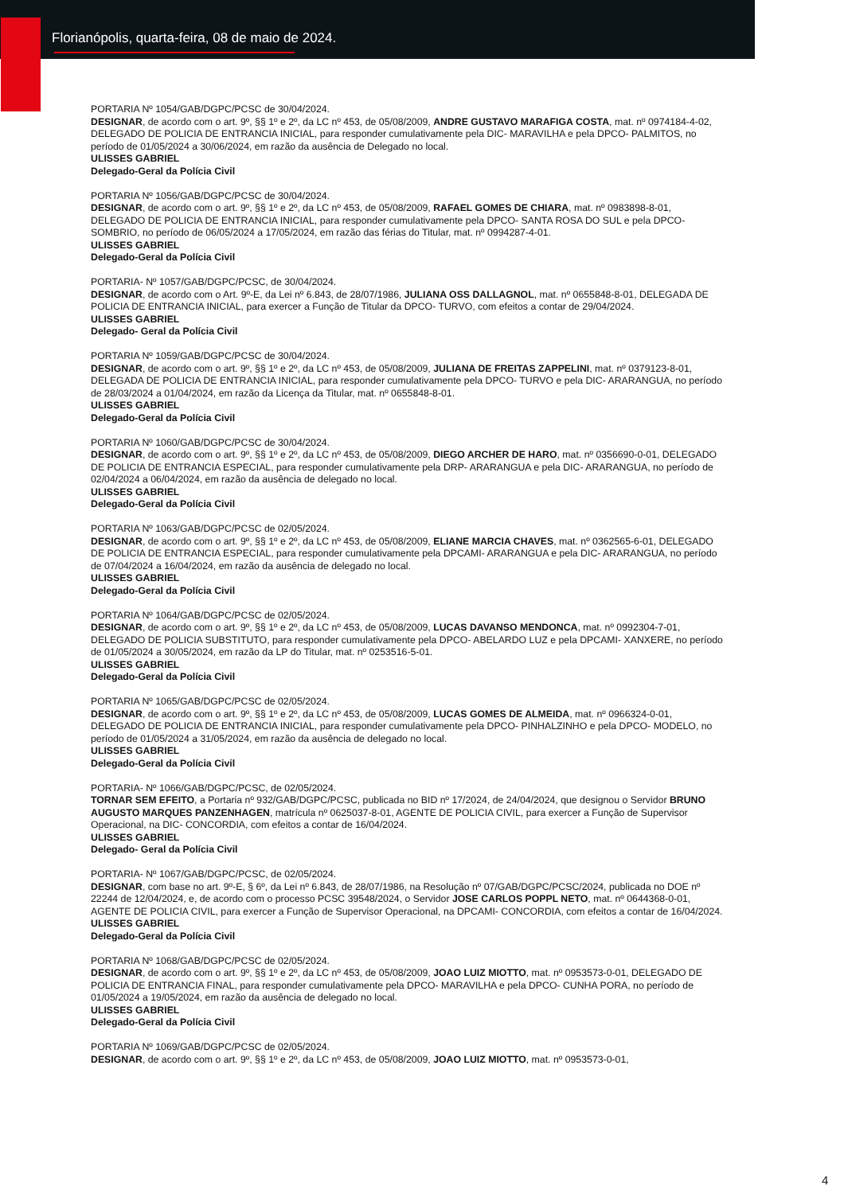Florianópolis, quarta-feira, 08 de maio de 2024.
PORTARIA Nº 1054/GAB/DGPC/PCSC de 30/04/2024.
DESIGNAR, de acordo com o art. 9º, §§ 1º e 2º, da LC nº 453, de 05/08/2009, ANDRE GUSTAVO MARAFIGA COSTA, mat. nº 0974184-4-02, DELEGADO DE POLICIA DE ENTRANCIA INICIAL, para responder cumulativamente pela DIC- MARAVILHA e pela DPCO- PALMITOS, no período de 01/05/2024 a 30/06/2024, em razão da ausência de Delegado no local.
ULISSES GABRIEL
Delegado-Geral da Polícia Civil
PORTARIA Nº 1056/GAB/DGPC/PCSC de 30/04/2024.
DESIGNAR, de acordo com o art. 9º, §§ 1º e 2º, da LC nº 453, de 05/08/2009, RAFAEL GOMES DE CHIARA, mat. nº 0983898-8-01, DELEGADO DE POLICIA DE ENTRANCIA INICIAL, para responder cumulativamente pela DPCO- SANTA ROSA DO SUL e pela DPCO- SOMBRIO, no período de 06/05/2024 a 17/05/2024, em razão das férias do Titular, mat. nº 0994287-4-01.
ULISSES GABRIEL
Delegado-Geral da Polícia Civil
PORTARIA- Nº 1057/GAB/DGPC/PCSC, de 30/04/2024.
DESIGNAR, de acordo com o Art. 9º-E, da Lei nº 6.843, de 28/07/1986, JULIANA OSS DALLAGNOL, mat. nº 0655848-8-01, DELEGADA DE POLICIA DE ENTRANCIA INICIAL, para exercer a Função de Titular da DPCO- TURVO, com efeitos a contar de 29/04/2024.
ULISSES GABRIEL
Delegado- Geral da Polícia Civil
PORTARIA Nº 1059/GAB/DGPC/PCSC de 30/04/2024.
DESIGNAR, de acordo com o art. 9º, §§ 1º e 2º, da LC nº 453, de 05/08/2009, JULIANA DE FREITAS ZAPPELINI, mat. nº 0379123-8-01, DELEGADA DE POLICIA DE ENTRANCIA INICIAL, para responder cumulativamente pela DPCO- TURVO e pela DIC- ARARANGUA, no período de 28/03/2024 a 01/04/2024, em razão da Licença da Titular, mat. nº 0655848-8-01.
ULISSES GABRIEL
Delegado-Geral da Polícia Civil
PORTARIA Nº 1060/GAB/DGPC/PCSC de 30/04/2024.
DESIGNAR, de acordo com o art. 9º, §§ 1º e 2º, da LC nº 453, de 05/08/2009, DIEGO ARCHER DE HARO, mat. nº 0356690-0-01, DELEGADO DE POLICIA DE ENTRANCIA ESPECIAL, para responder cumulativamente pela DRP- ARARANGUA e pela DIC- ARARANGUA, no período de 02/04/2024 a 06/04/2024, em razão da ausência de delegado no local.
ULISSES GABRIEL
Delegado-Geral da Polícia Civil
PORTARIA Nº 1063/GAB/DGPC/PCSC de 02/05/2024.
DESIGNAR, de acordo com o art. 9º, §§ 1º e 2º, da LC nº 453, de 05/08/2009, ELIANE MARCIA CHAVES, mat. nº 0362565-6-01, DELEGADO DE POLICIA DE ENTRANCIA ESPECIAL, para responder cumulativamente pela DPCAMI- ARARANGUA e pela DIC- ARARANGUA, no período de 07/04/2024 a 16/04/2024, em razão da ausência de delegado no local.
ULISSES GABRIEL
Delegado-Geral da Polícia Civil
PORTARIA Nº 1064/GAB/DGPC/PCSC de 02/05/2024.
DESIGNAR, de acordo com o art. 9º, §§ 1º e 2º, da LC nº 453, de 05/08/2009, LUCAS DAVANSO MENDONCA, mat. nº 0992304-7-01, DELEGADO DE POLICIA SUBSTITUTO, para responder cumulativamente pela DPCO- ABELARDO LUZ e pela DPCAMI- XANXERE, no período de 01/05/2024 a 30/05/2024, em razão da LP do Titular, mat. nº 0253516-5-01.
ULISSES GABRIEL
Delegado-Geral da Polícia Civil
PORTARIA Nº 1065/GAB/DGPC/PCSC de 02/05/2024.
DESIGNAR, de acordo com o art. 9º, §§ 1º e 2º, da LC nº 453, de 05/08/2009, LUCAS GOMES DE ALMEIDA, mat. nº 0966324-0-01, DELEGADO DE POLICIA DE ENTRANCIA INICIAL, para responder cumulativamente pela DPCO- PINHALZINHO e pela DPCO- MODELO, no período de 01/05/2024 a 31/05/2024, em razão da ausência de delegado no local.
ULISSES GABRIEL
Delegado-Geral da Polícia Civil
PORTARIA- Nº 1066/GAB/DGPC/PCSC, de 02/05/2024.
TORNAR SEM EFEITO, a Portaria nº 932/GAB/DGPC/PCSC, publicada no BID nº 17/2024, de 24/04/2024, que designou o Servidor BRUNO AUGUSTO MARQUES PANZENHAGEN, matrícula nº 0625037-8-01, AGENTE DE POLICIA CIVIL, para exercer a Função de Supervisor Operacional, na DIC- CONCORDIA, com efeitos a contar de 16/04/2024.
ULISSES GABRIEL
Delegado- Geral da Polícia Civil
PORTARIA- Nº 1067/GAB/DGPC/PCSC, de 02/05/2024.
DESIGNAR, com base no art. 9º-E, § 6º, da Lei nº 6.843, de 28/07/1986, na Resolução nº 07/GAB/DGPC/PCSC/2024, publicada no DOE nº 22244 de 12/04/2024, e, de acordo com o processo PCSC 39548/2024, o Servidor JOSE CARLOS POPPL NETO, mat. nº 0644368-0-01, AGENTE DE POLICIA CIVIL, para exercer a Função de Supervisor Operacional, na DPCAMI- CONCORDIA, com efeitos a contar de 16/04/2024.
ULISSES GABRIEL
Delegado-Geral da Polícia Civil
PORTARIA Nº 1068/GAB/DGPC/PCSC de 02/05/2024.
DESIGNAR, de acordo com o art. 9º, §§ 1º e 2º, da LC nº 453, de 05/08/2009, JOAO LUIZ MIOTTO, mat. nº 0953573-0-01, DELEGADO DE POLICIA DE ENTRANCIA FINAL, para responder cumulativamente pela DPCO- MARAVILHA e pela DPCO- CUNHA PORA, no período de 01/05/2024 a 19/05/2024, em razão da ausência de delegado no local.
ULISSES GABRIEL
Delegado-Geral da Polícia Civil
PORTARIA Nº 1069/GAB/DGPC/PCSC de 02/05/2024.
DESIGNAR, de acordo com o art. 9º, §§ 1º e 2º, da LC nº 453, de 05/08/2009, JOAO LUIZ MIOTTO, mat. nº 0953573-0-01,
4